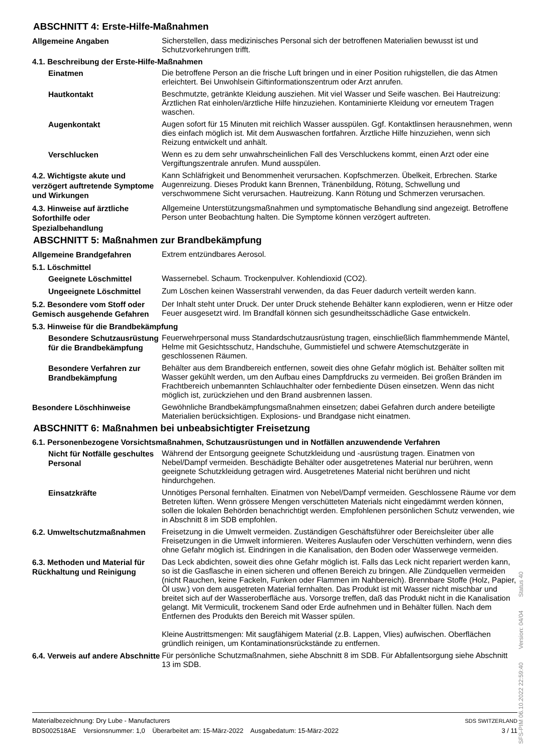ABSCHNITT 4: Erste-Hilfe-Maßnahmen
Allgemeine Angaben
Sicherstellen, dass medizinisches Personal sich der betroffenen Materialien bewusst ist und Schutzvorkehrungen trifft.
4.1. Beschreibung der Erste-Hilfe-Maßnahmen
Einatmen
Die betroffene Person an die frische Luft bringen und in einer Position ruhigstellen, die das Atmen erleichtert. Bei Unwohlsein Giftinformationszentrum oder Arzt anrufen.
Hautkontakt
Beschmutzte, getränkte Kleidung ausziehen. Mit viel Wasser und Seife waschen. Bei Hautreizung: Ärztlichen Rat einholen/ärztliche Hilfe hinzuziehen. Kontaminierte Kleidung vor erneutem Tragen waschen.
Augenkontakt
Augen sofort für 15 Minuten mit reichlich Wasser ausspülen. Ggf. Kontaktlinsen herausnehmen, wenn dies einfach möglich ist. Mit dem Auswaschen fortfahren. Ärztliche Hilfe hinzuziehen, wenn sich Reizung entwickelt und anhält.
Verschlucken
Wenn es zu dem sehr unwahrscheinlichen Fall des Verschluckens kommt, einen Arzt oder eine Vergiftungszentrale anrufen. Mund ausspülen.
4.2. Wichtigste akute und verzögert auftretende Symptome und Wirkungen
Kann Schläfrigkeit und Benommenheit verursachen. Kopfschmerzen. Übelkeit, Erbrechen. Starke Augenreizung. Dieses Produkt kann Brennen, Tränenbildung, Rötung, Schwellung und verschwommene Sicht verursachen. Hautreizung. Kann Rötung und Schmerzen verursachen.
4.3. Hinweise auf ärztliche Soforthilfe oder Spezialbehandlung
Allgemeine Unterstützungsmaßnahmen und symptomatische Behandlung sind angezeigt. Betroffene Person unter Beobachtung halten. Die Symptome können verzögert auftreten.
ABSCHNITT 5: Maßnahmen zur Brandbekämpfung
Allgemeine Brandgefahren
Extrem entzündbares Aerosol.
5.1. Löschmittel
Geeignete Löschmittel
Wassernebel. Schaum. Trockenpulver. Kohlendioxid (CO2).
Ungeeignete Löschmittel
Zum Löschen keinen Wasserstrahl verwenden, da das Feuer dadurch verteilt werden kann.
5.2. Besondere vom Stoff oder Gemisch ausgehende Gefahren
Der Inhalt steht unter Druck. Der unter Druck stehende Behälter kann explodieren, wenn er Hitze oder Feuer ausgesetzt wird. Im Brandfall können sich gesundheitsschädliche Gase entwickeln.
5.3. Hinweise für die Brandbekämpfung
Besondere Schutzausrüstung für die Brandbekämpfung
Feuerwehrpersonal muss Standardschutzausrüstung tragen, einschließlich flammhemmende Mäntel, Helme mit Gesichtsschutz, Handschuhe, Gummistiefel und schwere Atemschutzgeräte in geschlossenen Räumen.
Besondere Verfahren zur Brandbekämpfung
Behälter aus dem Brandbereich entfernen, soweit dies ohne Gefahr möglich ist. Behälter sollten mit Wasser gekühlt werden, um den Aufbau eines Dampfdrucks zu vermeiden. Bei großen Bränden im Frachtbereich unbemannten Schlauchhalter oder fernbediente Düsen einsetzen. Wenn das nicht möglich ist, zurückziehen und den Brand ausbrennen lassen.
Besondere Löschhinweise
Gewöhnliche Brandbekämpfungsmaßnahmen einsetzen; dabei Gefahren durch andere beteiligte Materialien berücksichtigen. Explosions- und Brandgase nicht einatmen.
ABSCHNITT 6: Maßnahmen bei unbeabsichtigter Freisetzung
6.1. Personenbezogene Vorsichtsmaßnahmen, Schutzausrüstungen und in Notfällen anzuwendende Verfahren
Nicht für Notfälle geschultes Personal
Während der Entsorgung geeignete Schutzkleidung und -ausrüstung tragen. Einatmen von Nebel/Dampf vermeiden. Beschädigte Behälter oder ausgetretenes Material nur berühren, wenn geeignete Schutzkleidung getragen wird. Ausgetretenes Material nicht berühren und nicht hindurchgehen.
Einsatzkräfte
Unnötiges Personal fernhalten. Einatmen von Nebel/Dampf vermeiden. Geschlossene Räume vor dem Betreten lüften. Wenn grössere Mengen verschütteten Materials nicht eingedämmt werden können, sollen die lokalen Behörden benachrichtigt werden. Empfohlenen persönlichen Schutz verwenden, wie in Abschnitt 8 im SDB empfohlen.
6.2. Umweltschutzmaßnahmen
Freisetzung in die Umwelt vermeiden. Zuständigen Geschäftsführer oder Bereichsleiter über alle Freisetzungen in die Umwelt informieren. Weiteres Auslaufen oder Verschütten verhindern, wenn dies ohne Gefahr möglich ist. Eindringen in die Kanalisation, den Boden oder Wasserwege vermeiden.
6.3. Methoden und Material für Rückhaltung und Reinigung
Das Leck abdichten, soweit dies ohne Gefahr möglich ist. Falls das Leck nicht repariert werden kann, so ist die Gasflasche in einen sicheren und offenen Bereich zu bringen. Alle Zündquellen vermeiden (nicht Rauchen, keine Fackeln, Funken oder Flammen im Nahbereich). Brennbare Stoffe (Holz, Papier, Öl usw.) von dem ausgetreten Material fernhalten. Das Produkt ist mit Wasser nicht mischbar und breitet sich auf der Wasseroberfläche aus. Vorsorge treffen, daß das Produkt nicht in die Kanalisation gelangt. Mit Vermiculit, trockenem Sand oder Erde aufnehmen und in Behälter füllen. Nach dem Entfernen des Produkts den Bereich mit Wasser spülen.
Kleine Austrittsmengen: Mit saugfähigem Material (z.B. Lappen, Vlies) aufwischen. Oberflächen gründlich reinigen, um Kontaminationsrückstände zu entfernen.
6.4. Verweis auf andere Abschnitte
Für persönliche Schutzmaßnahmen, siehe Abschnitt 8 im SDB. Für Abfallentsorgung siehe Abschnitt 13 im SDB.
Materialbezeichnung: Dry Lube - Manufacturers
BDS002518AE Versionsnummer: 1,0 Überarbeitet am: 15-März-2022 Ausgabedatum: 15-März-2022
SDS SWITZERLAND
3 / 11
SFS-PIM 06.10.2022 22:59:40 Version: 04/04 Status 40